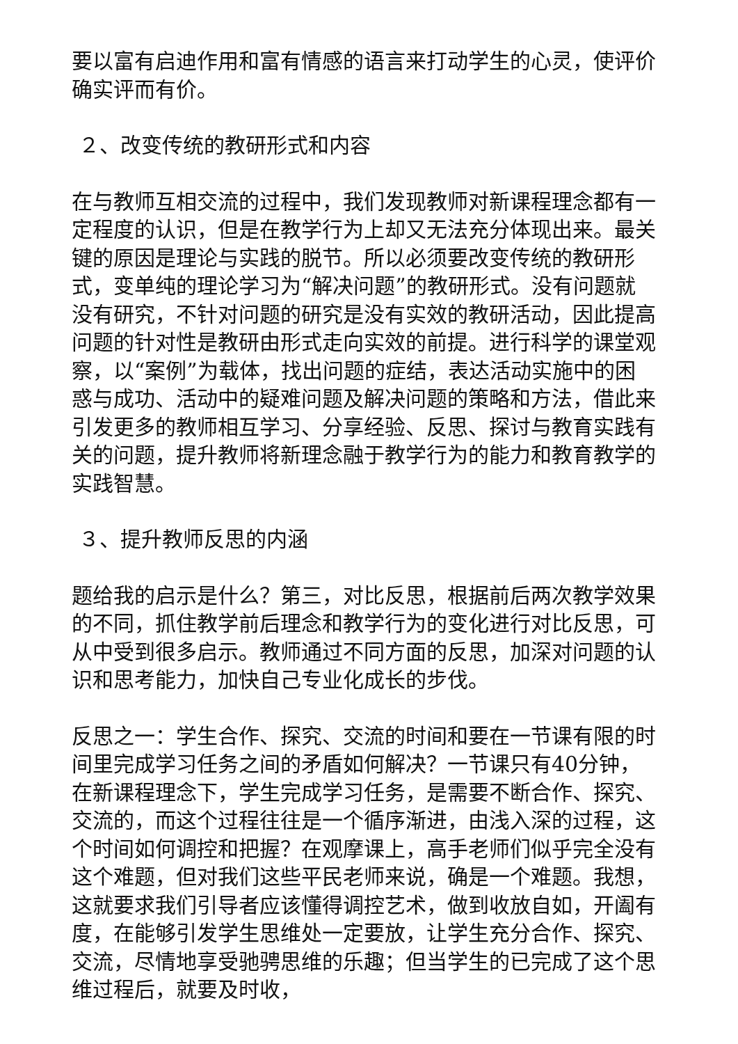要以富有启迪作用和富有情感的语言来打动学生的心灵，使评价确实评而有价。
２、改变传统的教研形式和内容
在与教师互相交流的过程中，我们发现教师对新课程理念都有一定程度的认识，但是在教学行为上却又无法充分体现出来。最关键的原因是理论与实践的脱节。所以必须要改变传统的教研形式，变单纯的理论学习为“解决问题”的教研形式。没有问题就没有研究，不针对问题的研究是没有实效的教研活动，因此提高问题的针对性是教研由形式走向实效的前提。进行科学的课堂观察，以“案例”为载体，找出问题的症结，表达活动实施中的困惑与成功、活动中的疑难问题及解决问题的策略和方法，借此来引发更多的教师相互学习、分享经验、反思、探讨与教育实践有关的问题，提升教师将新理念融于教学行为的能力和教育教学的实践智慧。
３、提升教师反思的内涵
题给我的启示是什么？第三，对比反思，根据前后两次教学效果的不同，抓住教学前后理念和教学行为的变化进行对比反思，可从中受到很多启示。教师通过不同方面的反思，加深对问题的认识和思考能力，加快自己专业化成长的步伐。
反思之一：学生合作、探究、交流的时间和要在一节课有限的时间里完成学习任务之间的矛盾如何解决？一节课只有40分钟，在新课程理念下，学生完成学习任务，是需要不断合作、探究、交流的，而这个过程往往是一个循序渐进，由浅入深的过程，这个时间如何调控和把握？在观摩课上，高手老师们似乎完全没有这个难题，但对我们这些平民老师来说，确是一个难题。我想，这就要求我们引导者应该懂得调控艺术，做到收放自如，开阖有度，在能够引发学生思维处一定要放，让学生充分合作、探究、交流，尽情地享受驰骋思维的乐趣；但当学生的已完成了这个思维过程后，就要及时收，